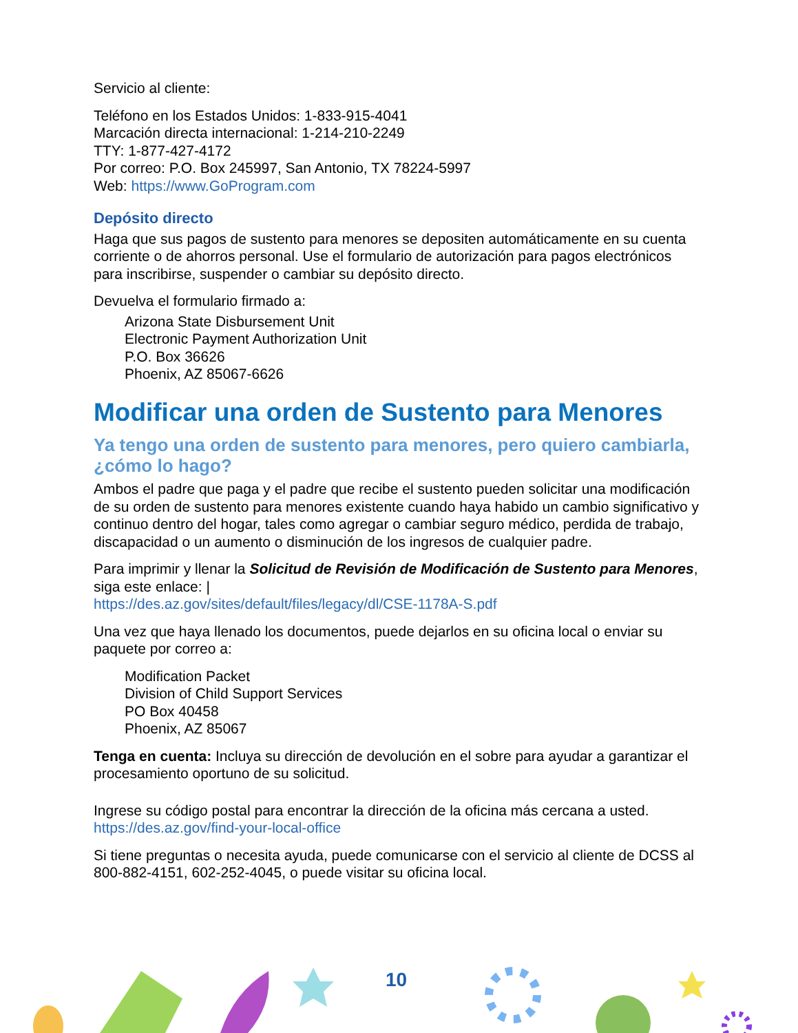Servicio al cliente:
Teléfono en los Estados Unidos: 1-833-915-4041
Marcación directa internacional: 1-214-210-2249
TTY: 1-877-427-4172
Por correo: P.O. Box 245997, San Antonio, TX 78224-5997
Web: https://www.GoProgram.com
Depósito directo
Haga que sus pagos de sustento para menores se depositen automáticamente en su cuenta corriente o de ahorros personal. Use el formulario de autorización para pagos electrónicos para inscribirse, suspender o cambiar su depósito directo.
Devuelva el formulario firmado a:
Arizona State Disbursement Unit
Electronic Payment Authorization Unit
P.O. Box 36626
Phoenix, AZ 85067-6626
Modificar una orden de Sustento para Menores
Ya tengo una orden de sustento para menores, pero quiero cambiarla, ¿cómo lo hago?
Ambos el padre que paga y el padre que recibe el sustento pueden solicitar una modificación de su orden de sustento para menores existente cuando haya habido un cambio significativo y continuo dentro del hogar, tales como agregar o cambiar seguro médico, perdida de trabajo, discapacidad o un aumento o disminución de los ingresos de cualquier padre.
Para imprimir y llenar la Solicitud de Revisión de Modificación de Sustento para Menores, siga este enlace: |
https://des.az.gov/sites/default/files/legacy/dl/CSE-1178A-S.pdf
Una vez que haya llenado los documentos, puede dejarlos en su oficina local o enviar su paquete por correo a:
Modification Packet
Division of Child Support Services
PO Box 40458
Phoenix, AZ 85067
Tenga en cuenta: Incluya su dirección de devolución en el sobre para ayudar a garantizar el procesamiento oportuno de su solicitud.
Ingrese su código postal para encontrar la dirección de la oficina más cercana a usted.
https://des.az.gov/find-your-local-office
Si tiene preguntas o necesita ayuda, puede comunicarse con el servicio al cliente de DCSS al 800-882-4151, 602-252-4045, o puede visitar su oficina local.
10